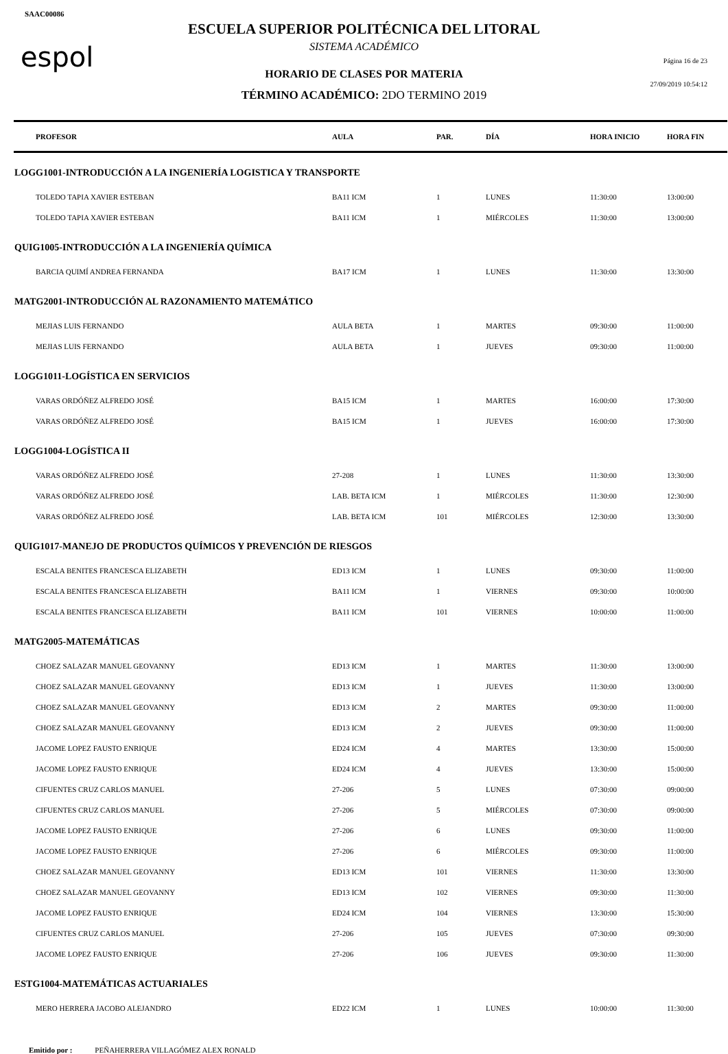SAAC00086
espol
ESCUELA SUPERIOR POLITÉCNICA DEL LITORAL
SISTEMA ACADÉMICO
HORARIO DE CLASES POR MATERIA
TÉRMINO ACADÉMICO: 2DO TERMINO 2019
Página 16 de 23
27/09/2019 10:54:12
| PROFESOR | AULA | PAR. | DÍA | HORA INICIO | HORA FIN |
| --- | --- | --- | --- | --- | --- |
| LOGG1001-INTRODUCCIÓN A LA INGENIERÍA LOGISTICA Y TRANSPORTE | | | | | |
| TOLEDO TAPIA XAVIER ESTEBAN | BA11 ICM | 1 | LUNES | 11:30:00 | 13:00:00 |
| TOLEDO TAPIA XAVIER ESTEBAN | BA11 ICM | 1 | MIÉRCOLES | 11:30:00 | 13:00:00 |
| QUIG1005-INTRODUCCIÓN A LA INGENIERÍA QUÍMICA | | | | | |
| BARCIA QUIMÍ ANDREA FERNANDA | BA17 ICM | 1 | LUNES | 11:30:00 | 13:30:00 |
| MATG2001-INTRODUCCIÓN AL RAZONAMIENTO MATEMÁTICO | | | | | |
| MEJIAS LUIS FERNANDO | AULA BETA | 1 | MARTES | 09:30:00 | 11:00:00 |
| MEJIAS LUIS FERNANDO | AULA BETA | 1 | JUEVES | 09:30:00 | 11:00:00 |
| LOGG1011-LOGÍSTICA EN SERVICIOS | | | | | |
| VARAS ORDÓÑEZ ALFREDO JOSÉ | BA15 ICM | 1 | MARTES | 16:00:00 | 17:30:00 |
| VARAS ORDÓÑEZ ALFREDO JOSÉ | BA15 ICM | 1 | JUEVES | 16:00:00 | 17:30:00 |
| LOGG1004-LOGÍSTICA II | | | | | |
| VARAS ORDÓÑEZ ALFREDO JOSÉ | 27-208 | 1 | LUNES | 11:30:00 | 13:30:00 |
| VARAS ORDÓÑEZ ALFREDO JOSÉ | LAB. BETA ICM | 1 | MIÉRCOLES | 11:30:00 | 12:30:00 |
| VARAS ORDÓÑEZ ALFREDO JOSÉ | LAB. BETA ICM | 101 | MIÉRCOLES | 12:30:00 | 13:30:00 |
| QUIG1017-MANEJO DE PRODUCTOS QUÍMICOS Y PREVENCIÓN DE RIESGOS | | | | | |
| ESCALA BENITES FRANCESCA ELIZABETH | ED13 ICM | 1 | LUNES | 09:30:00 | 11:00:00 |
| ESCALA BENITES FRANCESCA ELIZABETH | BA11 ICM | 1 | VIERNES | 09:30:00 | 10:00:00 |
| ESCALA BENITES FRANCESCA ELIZABETH | BA11 ICM | 101 | VIERNES | 10:00:00 | 11:00:00 |
| MATG2005-MATEMÁTICAS | | | | | |
| CHOEZ SALAZAR MANUEL GEOVANNY | ED13 ICM | 1 | MARTES | 11:30:00 | 13:00:00 |
| CHOEZ SALAZAR MANUEL GEOVANNY | ED13 ICM | 1 | JUEVES | 11:30:00 | 13:00:00 |
| CHOEZ SALAZAR MANUEL GEOVANNY | ED13 ICM | 2 | MARTES | 09:30:00 | 11:00:00 |
| CHOEZ SALAZAR MANUEL GEOVANNY | ED13 ICM | 2 | JUEVES | 09:30:00 | 11:00:00 |
| JACOME LOPEZ FAUSTO ENRIQUE | ED24 ICM | 4 | MARTES | 13:30:00 | 15:00:00 |
| JACOME LOPEZ FAUSTO ENRIQUE | ED24 ICM | 4 | JUEVES | 13:30:00 | 15:00:00 |
| CIFUENTES CRUZ CARLOS MANUEL | 27-206 | 5 | LUNES | 07:30:00 | 09:00:00 |
| CIFUENTES CRUZ CARLOS MANUEL | 27-206 | 5 | MIÉRCOLES | 07:30:00 | 09:00:00 |
| JACOME LOPEZ FAUSTO ENRIQUE | 27-206 | 6 | LUNES | 09:30:00 | 11:00:00 |
| JACOME LOPEZ FAUSTO ENRIQUE | 27-206 | 6 | MIÉRCOLES | 09:30:00 | 11:00:00 |
| CHOEZ SALAZAR MANUEL GEOVANNY | ED13 ICM | 101 | VIERNES | 11:30:00 | 13:30:00 |
| CHOEZ SALAZAR MANUEL GEOVANNY | ED13 ICM | 102 | VIERNES | 09:30:00 | 11:30:00 |
| JACOME LOPEZ FAUSTO ENRIQUE | ED24 ICM | 104 | VIERNES | 13:30:00 | 15:30:00 |
| CIFUENTES CRUZ CARLOS MANUEL | 27-206 | 105 | JUEVES | 07:30:00 | 09:30:00 |
| JACOME LOPEZ FAUSTO ENRIQUE | 27-206 | 106 | JUEVES | 09:30:00 | 11:30:00 |
| ESTG1004-MATEMÁTICAS ACTUARIALES | | | | | |
| MERO HERRERA JACOBO ALEJANDRO | ED22 ICM | 1 | LUNES | 10:00:00 | 11:30:00 |
Emitido por : PEÑAHERRERA VILLAGÓMEZ ALEX RONALD